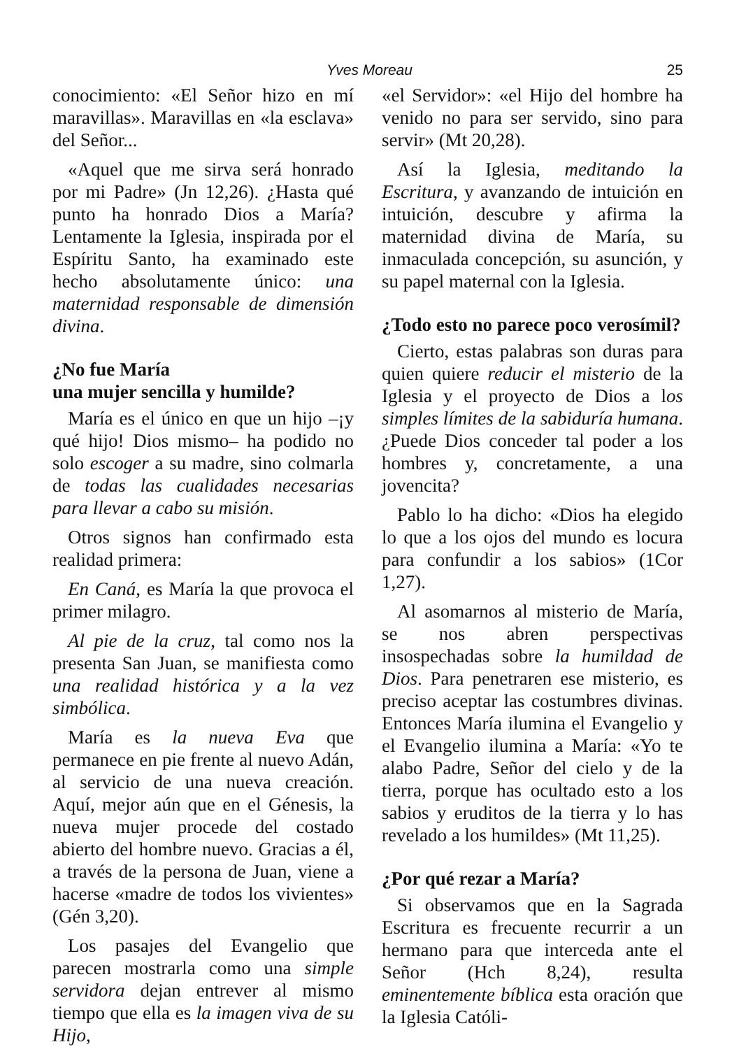Yves Moreau 25
conocimiento: «El Señor hizo en mí maravillas». Maravillas en «la esclava» del Señor...
«Aquel que me sirva será honrado por mi Padre» (Jn 12,26). ¿Hasta qué punto ha honrado Dios a María? Lentamente la Iglesia, inspirada por el Espíritu Santo, ha examinado este hecho absolutamente único: una maternidad responsable de dimensión divina.
¿No fue María
una mujer sencilla y humilde?
María es el único en que un hijo –¡y qué hijo! Dios mismo– ha podido no solo escoger a su madre, sino colmarla de todas las cualidades necesarias para llevar a cabo su misión.
Otros signos han confirmado esta realidad primera:
En Caná, es María la que provoca el primer milagro.
Al pie de la cruz, tal como nos la presenta San Juan, se manifiesta como una realidad histórica y a la vez simbólica.
María es la nueva Eva que permanece en pie frente al nuevo Adán, al servicio de una nueva creación. Aquí, mejor aún que en el Génesis, la nueva mujer procede del costado abierto del hombre nuevo. Gracias a él, a través de la persona de Juan, viene a hacerse «madre de todos los vivientes» (Gén 3,20).
Los pasajes del Evangelio que parecen mostrarla como una simple servidora dejan entrever al mismo tiempo que ella es la imagen viva de su Hijo,
«el Servidor»: «el Hijo del hombre ha venido no para ser servido, sino para servir» (Mt 20,28).
Así la Iglesia, meditando la Escritura, y avanzando de intuición en intuición, descubre y afirma la maternidad divina de María, su inmaculada concepción, su asunción, y su papel maternal con la Iglesia.
¿Todo esto no parece poco verosímil?
Cierto, estas palabras son duras para quien quiere reducir el misterio de la Iglesia y el proyecto de Dios a los simples límites de la sabiduría humana. ¿Puede Dios conceder tal poder a los hombres y, concretamente, a una jovencita?
Pablo lo ha dicho: «Dios ha elegido lo que a los ojos del mundo es locura para confundir a los sabios» (1Cor 1,27).
Al asomarnos al misterio de María, se nos abren perspectivas insospechadas sobre la humildad de Dios. Para penetraren ese misterio, es preciso aceptar las costumbres divinas. Entonces María ilumina el Evangelio y el Evangelio ilumina a María: «Yo te alabo Padre, Señor del cielo y de la tierra, porque has ocultado esto a los sabios y eruditos de la tierra y lo has revelado a los humildes» (Mt 11,25).
¿Por qué rezar a María?
Si observamos que en la Sagrada Escritura es frecuente recurrir a un hermano para que interceda ante el Señor (Hch 8,24), resulta eminentemente bíblica esta oración que la Iglesia Católi-